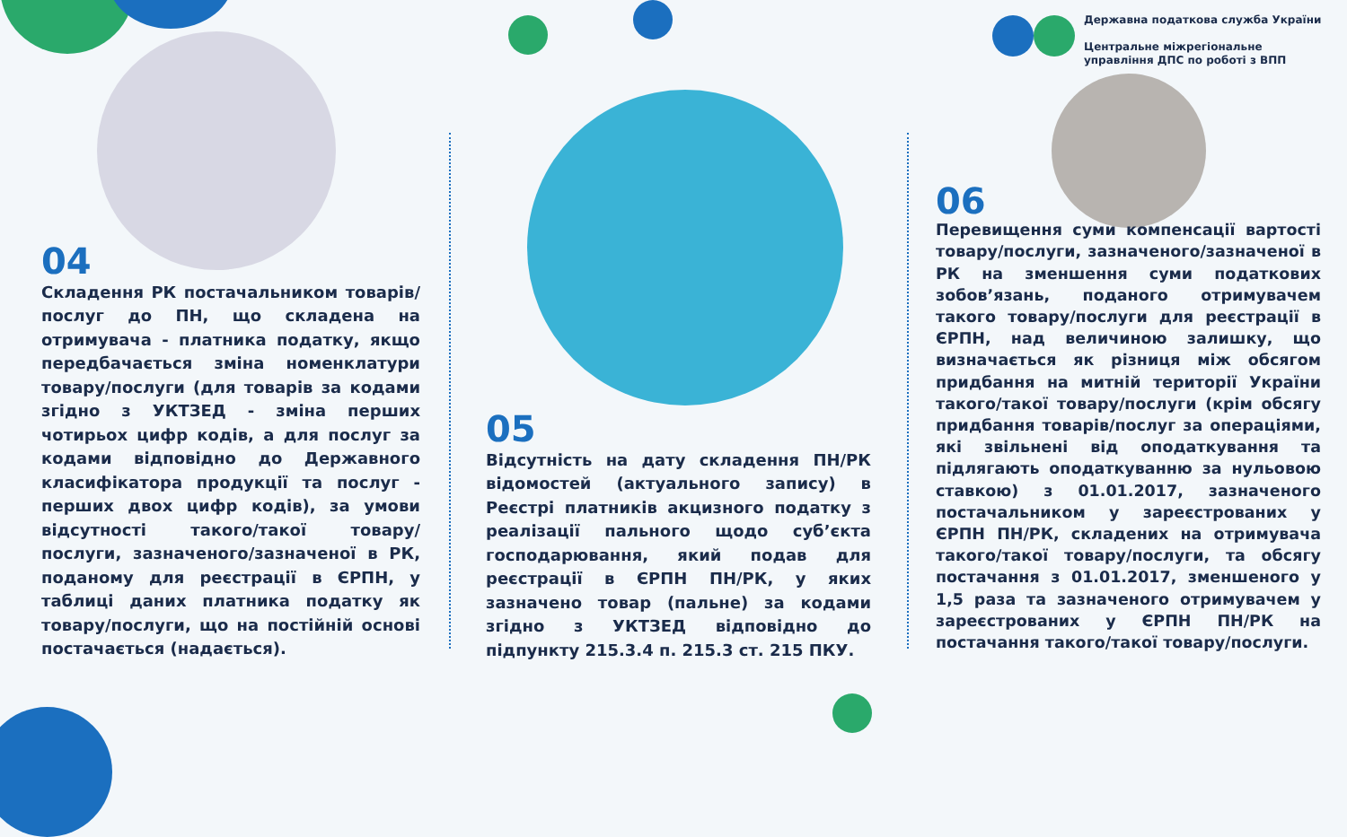Державна податкова служба України
Центральне міжрегіональне управління ДПС по роботі з ВПП
04
Складення РК постачальником товарів/послуг до ПН, що складена на отримувача - платника податку, якщо передбачається зміна номенклатури товару/послуги (для товарів за кодами згідно з УКТЗЕД - зміна перших чотирьох цифр кодів, а для послуг за кодами відповідно до Державного класифікатора продукції та послуг - перших двох цифр кодів), за умови відсутності такого/такої товару/послуги, зазначеного/зазначеної в РК, поданому для реєстрації в ЄРПН, у таблиці даних платника податку як товару/послуги, що на постійній основі постачається (надається).
05
Відсутність на дату складення ПН/РК відомостей (актуального запису) в Реєстрі платників акцизного податку з реалізації пального щодо суб’єкта господарювання, який подав для реєстрації в ЄРПН ПН/РК, у яких зазначено товар (пальне) за кодами згідно з УКТЗЕД відповідно до підпункту 215.3.4 п. 215.3 ст. 215 ПКУ.
06
Перевищення суми компенсації вартості товару/послуги, зазначеного/зазначеної в РК на зменшення суми податкових зобов’язань, поданого отримувачем такого товару/послуги для реєстрації в ЄРПН, над величиною залишку, що визначається як різниця між обсягом придбання на митній території України такого/такої товару/послуги (крім обсягу придбання товарів/послуг за операціями, які звільнені від оподаткування та підлягають оподаткуванню за нульовою ставкою) з 01.01.2017, зазначеного постачальником у зареєстрованих у ЄРПН ПН/РК, складених на отримувача такого/такої товару/послуги, та обсягу постачання з 01.01.2017, зменшеного у 1,5 раза та зазначеного отримувачем у зареєстрованих у ЄРПН ПН/РК на постачання такого/такої товару/послуги.